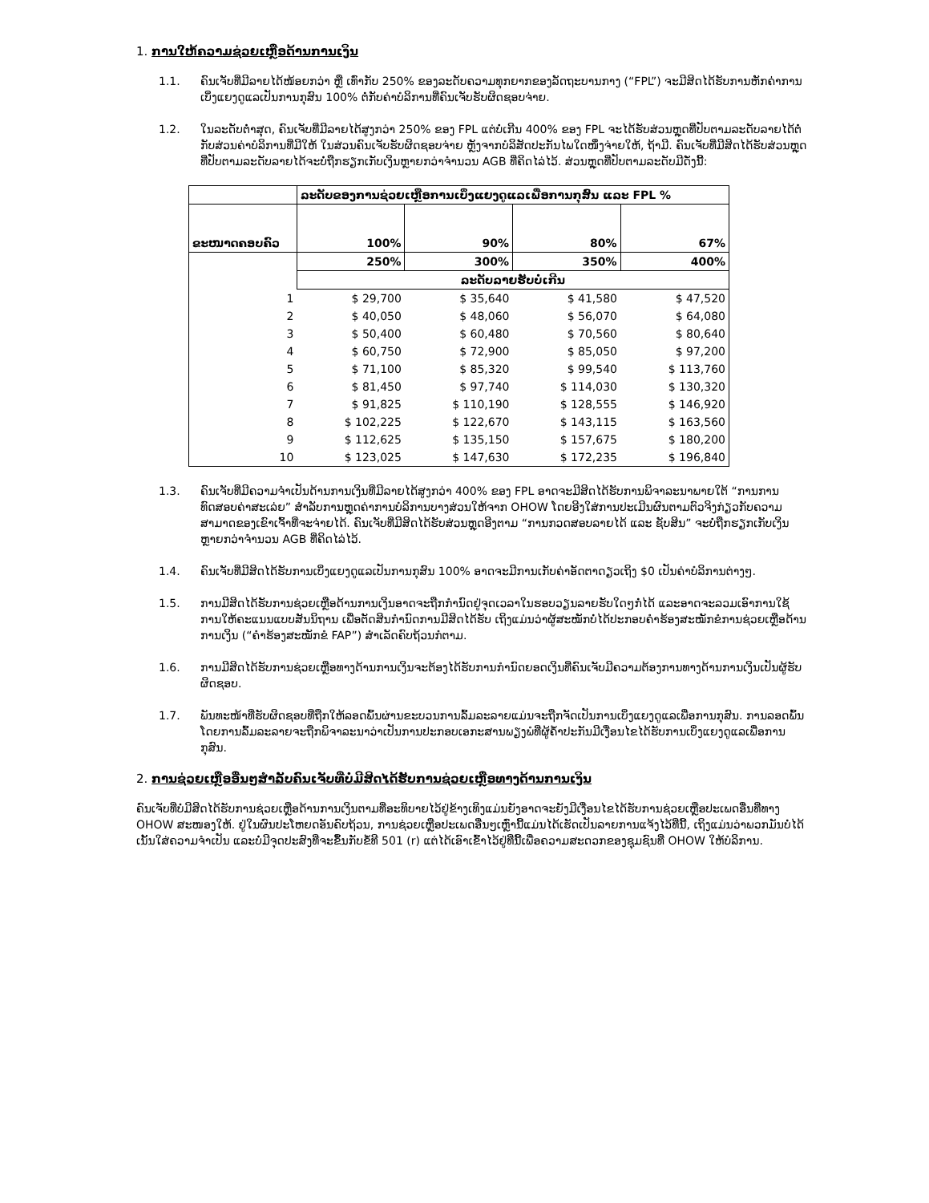1. ການໃຫ້ຄວາມຊ່ວຍເຫຼືອດ້ານການເງິນ
1.1. ຄົນເຈັບທີ່ມີລາຍໄດ້ໜ້ອຍກວ່າ ຫຼື ເທົ່າກັບ 250% ຂອງລະດັບຄວາມທຸກຍາກຂອງລັດຖະບານກາງ (“FPL”) ຈະມີສິດໄດ້ຮັບການຫັກຄ່າການເບິ່ງແຍງດູແລເປັນການກຸສົນ 100% ຕໍ່ກັບຄ່າບໍລິການທີ່ຄົນເຈັບຮັບຜິດຊອບຈ່າຍ.
1.2. ໃນລະດັບຕໍ່າສຸດ, ຄົນເຈັບທີ່ມີລາຍໄດ້ສູງກວ່າ 250% ຂອງ FPL ແຕ່ບໍ່ເກີນ 400% ຂອງ FPL ຈະໄດ້ຮັບສ່ວນຫຼຸດທີ່ປັບຕາມລະດັບລາຍໄດ້ຕໍ່ກັບສ່ວນຄ່າບໍລິການທີ່ມີໃຫ້ ໃນສ່ວນຄົນເຈັບຮັບຜິດຊອບຈ່າຍ ຫຼັງຈາກບໍລິສັດປະກັນໄພໃດໜຶ່ງຈ່າຍໃຫ້, ຖ້າມີ. ຄົນເຈັບທີ່ມີສິດໄດ້ຮັບສ່ວນຫຼຸດທີ່ປັບຕາມລະດັບລາຍໄດ້ຈະບໍ່ຖືກຮຽກເກັບເງິນຫຼາຍກວ່າຈຳນວນ AGB ທີ່ຄິດໄລ່ໄວ້. ສ່ວນຫຼຸດທີ່ປັບຕາມລະດັບມີດັ່ງນີ້:
| | ລະດັບຂອງການຊ່ວຍເຫຼືອການເບິ່ງແຍງດູແລເພື່ອການກຸສົນ ແລະ FPL % | | | |
| --- | --- | --- | --- | --- |
| ຂະໜາດຄອບຄົວ | 100% | 90% | 80% | 67% |
| | 250% | 300% | 350% | 400% |
| | ລະດັບລາຍຮັບບໍ່ເກີນ | | | |
| 1 | $ 29,700 | $ 35,640 | $ 41,580 | $ 47,520 |
| 2 | $ 40,050 | $ 48,060 | $ 56,070 | $ 64,080 |
| 3 | $ 50,400 | $ 60,480 | $ 70,560 | $ 80,640 |
| 4 | $ 60,750 | $ 72,900 | $ 85,050 | $ 97,200 |
| 5 | $ 71,100 | $ 85,320 | $ 99,540 | $ 113,760 |
| 6 | $ 81,450 | $ 97,740 | $ 114,030 | $ 130,320 |
| 7 | $ 91,825 | $ 110,190 | $ 128,555 | $ 146,920 |
| 8 | $ 102,225 | $ 122,670 | $ 143,115 | $ 163,560 |
| 9 | $ 112,625 | $ 135,150 | $ 157,675 | $ 180,200 |
| 10 | $ 123,025 | $ 147,630 | $ 172,235 | $ 196,840 |
1.3. ຄົນເຈັບທີ່ມີຄວາມຈຳເປັນດ້ານການເງິນທີ່ມີລາຍໄດ້ສູງກວ່າ 400% ຂອງ FPL ອາດຈະມີສິດໄດ້ຮັບການພິຈາລະນາພາຍໃຕ້ “ການການທົດສອບຄ່າສະເລ່ຍ” ສຳລັບການຫຼຸດຄ່າການບໍລິການບາງສ່ວນໃຫ້ຈາກ OHOW ໂດຍອີງໃສ່ການປະເມີນຜົນຕາມຕົວຈິງກ່ຽວກັບຄວາມສາມາດຂອງເຂົາເຈົ້າທີ່ຈະຈ່າຍໄດ້. ຄົນເຈັບທີ່ມີສິດໄດ້ຮັບສ່ວນຫຼຸດອີງຕາມ “ການກວດສອບລາຍໄດ້ ແລະ ຊັບສິນ” ຈະບໍ່ຖືກຮຽກເກັບເງິນຫຼາຍກວ່າຈຳນວນ AGB ທີ່ຄິດໄລ່ໄວ້.
1.4. ຄົນເຈັບທີ່ມີສິດໄດ້ຮັບການເບິ່ງແຍງດູແລເປັນການກຸສົນ 100% ອາດຈະມີການເກັບຄ່າອັດຕາດຽວເຖິງ $0 ເປັນຄ່າບໍລິການຕ່າງໆ.
1.5. ການມີສິດໄດ້ຮັບການຊ່ວຍເຫຼືອດ້ານການເງິນອາດຈະຖືກກຳນົດຢູ່ຈຸດເວລາໃນຮອບວຽນລາຍຮັບໃດໆກໍ່ໄດ້ ແລະອາດຈະລວມເອົາການໃຊ້ການໃຫ້ຄະແນນແບບສັນນິຖານ ເພື່ອຕັດສິນກຳນົດການມີສິດໄດ້ຮັບ ເຖິງແມ່ນວ່າຜູ້ສະໝັກບໍ່ໄດ້ປະກອບຄຳຮ້ອງສະໝັກຂໍການຊ່ວຍເຫຼືອດ້ານການເງິນ (“ຄຳຮ້ອງສະໝັກຂໍ FAP”) ສຳເລັດຄົບຖ້ວນກໍຕາມ.
1.6. ການມີສິດໄດ້ຮັບການຊ່ວຍເຫຼືອທາງດ້ານການເງິນຈະຕ້ອງໄດ້ຮັບການກຳນົດຍອດເງິນທີ່ຄົນເຈັບມີຄວາມຕ້ອງການທາງດ້ານການເງິນເປັນຜູ້ຮັບຜິດຊອບ.
1.7. ພັນທະໜ້າທີ່ຮັບຜິດຊອບທີ່ຖືກໃຫ້ລອດພົ້ນຜ່ານຂະບວນການລົ້ມລະລາຍແມ່ນຈະຖືກຈັດເປັນການເບິ່ງແຍງດູແລເພື່ອການກຸສົນ. ການລອດພົ້ນໂດຍການລົ້ມລະລາຍຈະຖືກພິຈາລະນາວ່າເປັນການປະກອບເອກະສານພຽງພໍທີ່ຜູ້ຄ້ຳປະກັນມີເງື່ອນໄຂໄດ້ຮັບການເບິ່ງແຍງດູແລເພື່ອການກຸສົນ.
2. ການຊ່ວຍເຫຼືອອື່ນໆສຳລັບຄົນເຈັບທີ່ບໍ່ມີສິດໄດ້ຮັບການຊ່ວຍເຫຼືອທາງດ້ານການເງິນ
ຄົນເຈັບທີ່ບໍ່ມີສິດໄດ້ຮັບການຊ່ວຍເຫຼືອດ້ານການເງິນຕາມທີ່ອະທິບາຍໄວ້ຢູ່ຂ້າງເທິງແມ່ນຍັງອາດຈະຍັງມີເງື່ອນໄຂໄດ້ຮັບການຊ່ວຍເຫຼືອປະເພດອື່ນທີ່ທາງ OHOW ສະໜອງໃຫ້. ຢູ່ໃນຜົນປະໂຫຍດອັນຄົບຖ້ວນ, ການຊ່ວຍເຫຼືອປະເພດອື່ນໆເຫຼົ່ານີ້ແມ່ນໄດ້ເຮັດເປັນລາຍການແຈ້ງໄວ້ທີ່ນີ້, ເຖິງແມ່ນວ່າພວກມັນບໍ່ໄດ້ເນັ້ນໃສ່ຄວາມຈຳເປັນ ແລະບໍ່ມີຈຸດປະສົງທີ່ຈະຂຶ້ນກັບຂໍ້ທີ 501 (r) ແຕ່ໄດ້ເອົາເຂົ້າໄວ້ຢູ່ທີ່ນີ້ເພື່ອຄວາມສະດວກຂອງຊຸມຊົນທີ່ OHOW ໃຫ້ບໍລິການ.